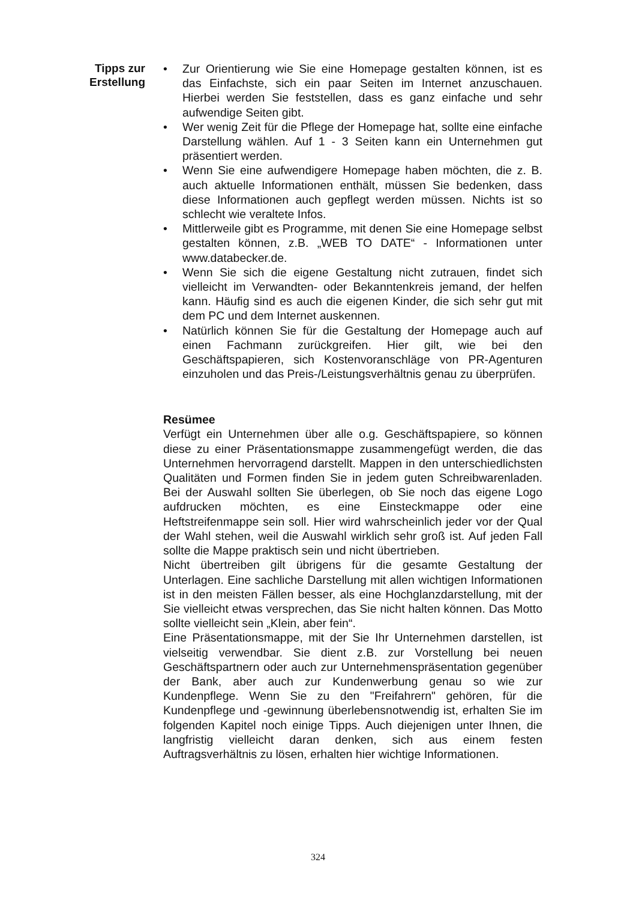Tipps zur
Erstellung
• Zur Orientierung wie Sie eine Homepage gestalten können, ist es das Einfachste, sich ein paar Seiten im Internet anzuschauen. Hierbei werden Sie feststellen, dass es ganz einfache und sehr aufwendige Seiten gibt.
• Wer wenig Zeit für die Pflege der Homepage hat, sollte eine einfache Darstellung wählen. Auf 1 - 3 Seiten kann ein Unternehmen gut präsentiert werden.
• Wenn Sie eine aufwendigere Homepage haben möchten, die z. B. auch aktuelle Informationen enthält, müssen Sie bedenken, dass diese Informationen auch gepflegt werden müssen. Nichts ist so schlecht wie veraltete Infos.
• Mittlerweile gibt es Programme, mit denen Sie eine Homepage selbst gestalten können, z.B. „WEB TO DATE“ - Informationen unter www.databecker.de.
• Wenn Sie sich die eigene Gestaltung nicht zutrauen, findet sich vielleicht im Verwandten- oder Bekanntenkreis jemand, der helfen kann. Häufig sind es auch die eigenen Kinder, die sich sehr gut mit dem PC und dem Internet auskennen.
• Natürlich können Sie für die Gestaltung der Homepage auch auf einen Fachmann zurückgreifen. Hier gilt, wie bei den Geschäftspapieren, sich Kostenvoranschläge von PR-Agenturen einzuholen und das Preis-/Leistungsverhältnis genau zu überprüfen.
Resümee
Verfügt ein Unternehmen über alle o.g. Geschäftspapiere, so können diese zu einer Präsentationsmappe zusammengefügt werden, die das Unternehmen hervorragend darstellt. Mappen in den unterschiedlichsten Qualitäten und Formen finden Sie in jedem guten Schreibwarenladen. Bei der Auswahl sollten Sie überlegen, ob Sie noch das eigene Logo aufdrucken möchten, es eine Einsteckmappe oder eine Heftstreifenmappe sein soll. Hier wird wahrscheinlich jeder vor der Qual der Wahl stehen, weil die Auswahl wirklich sehr groß ist. Auf jeden Fall sollte die Mappe praktisch sein und nicht übertrieben.
Nicht übertreiben gilt übrigens für die gesamte Gestaltung der Unterlagen. Eine sachliche Darstellung mit allen wichtigen Informationen ist in den meisten Fällen besser, als eine Hochglanzdarstellung, mit der Sie vielleicht etwas versprechen, das Sie nicht halten können. Das Motto sollte vielleicht sein „Klein, aber fein“.
Eine Präsentationsmappe, mit der Sie Ihr Unternehmen darstellen, ist vielseitig verwendbar. Sie dient z.B. zur Vorstellung bei neuen Geschäftspartnern oder auch zur Unternehmenspräsentation gegenüber der Bank, aber auch zur Kundenwerbung genau so wie zur Kundenpflege. Wenn Sie zu den "Freifahrern" gehören, für die Kundenpflege und -gewinnung überlebensnotwendig ist, erhalten Sie im folgenden Kapitel noch einige Tipps. Auch diejenigen unter Ihnen, die langfristig vielleicht daran denken, sich aus einem festen Auftragsverhältnis zu lösen, erhalten hier wichtige Informationen.
324